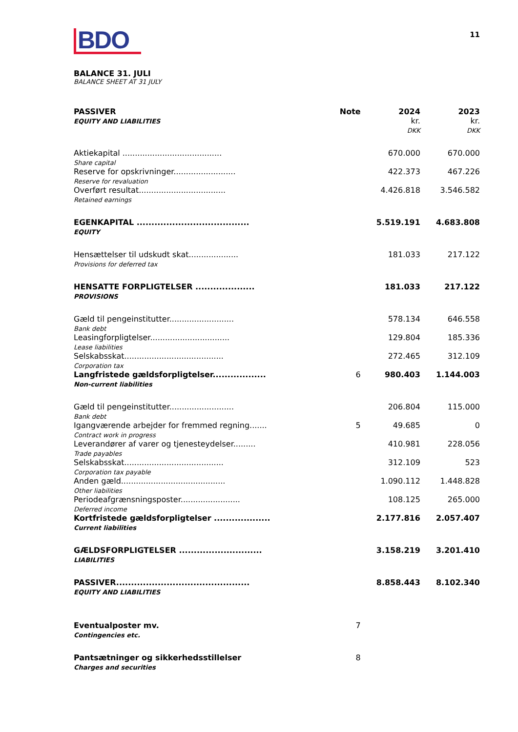11
BDO
BALANCE 31. JULI
BALANCE SHEET AT 31 JULY
| PASSIVER EQUITY AND LIABILITIES | Note | 2024 kr. DKK | 2023 kr. DKK |
| --- | --- | --- | --- |
| Aktiekapital ........................................ Share capital | | 670.000 | 670.000 |
| Reserve for opskrivninger......................... Reserve for revaluation | | 422.373 | 467.226 |
| Overført resultat................................... Retained earnings | | 4.426.818 | 3.546.582 |
| EGENKAPITAL ...................................... EQUITY | | 5.519.191 | 4.683.808 |
| Hensættelser til udskudt skat.................... Provisions for deferred tax | | 181.033 | 217.122 |
| HENSATTE FORPLIGTELSER .................... PROVISIONS | | 181.033 | 217.122 |
| Gæld til pengeinstitutter.......................... Bank debt | | 578.134 | 646.558 |
| Leasingforpligtelser................................ Lease liabilities | | 129.804 | 185.336 |
| Selskabsskat........................................ Corporation tax | | 272.465 | 312.109 |
| Langfristede gældsforpligtelser.................. Non-current liabilities | 6 | 980.403 | 1.144.003 |
| Gæld til pengeinstitutter.......................... Bank debt | | 206.804 | 115.000 |
| Igangværende arbejder for fremmed regning....... Contract work in progress | 5 | 49.685 | 0 |
| Leverandører af varer og tjenesteydelser......... Trade payables | | 410.981 | 228.056 |
| Selskabsskat........................................ Corporation tax payable | | 312.109 | 523 |
| Anden gæld.......................................... Other liabilities | | 1.090.112 | 1.448.828 |
| Periodeafgrænsningsposter........................ Deferred income | | 108.125 | 265.000 |
| Kortfristede gældsforpligtelser ................... Current liabilities | | 2.177.816 | 2.057.407 |
| GÆLDSFORPLIGTELSER ............................ LIABILITIES | | 3.158.219 | 3.201.410 |
| PASSIVER............................................. EQUITY AND LIABILITIES | | 8.858.443 | 8.102.340 |
| Eventualposter mv. Contingencies etc. | 7 | | |
| Pantsætninger og sikkerhedsstillelser Charges and securities | 8 | | |